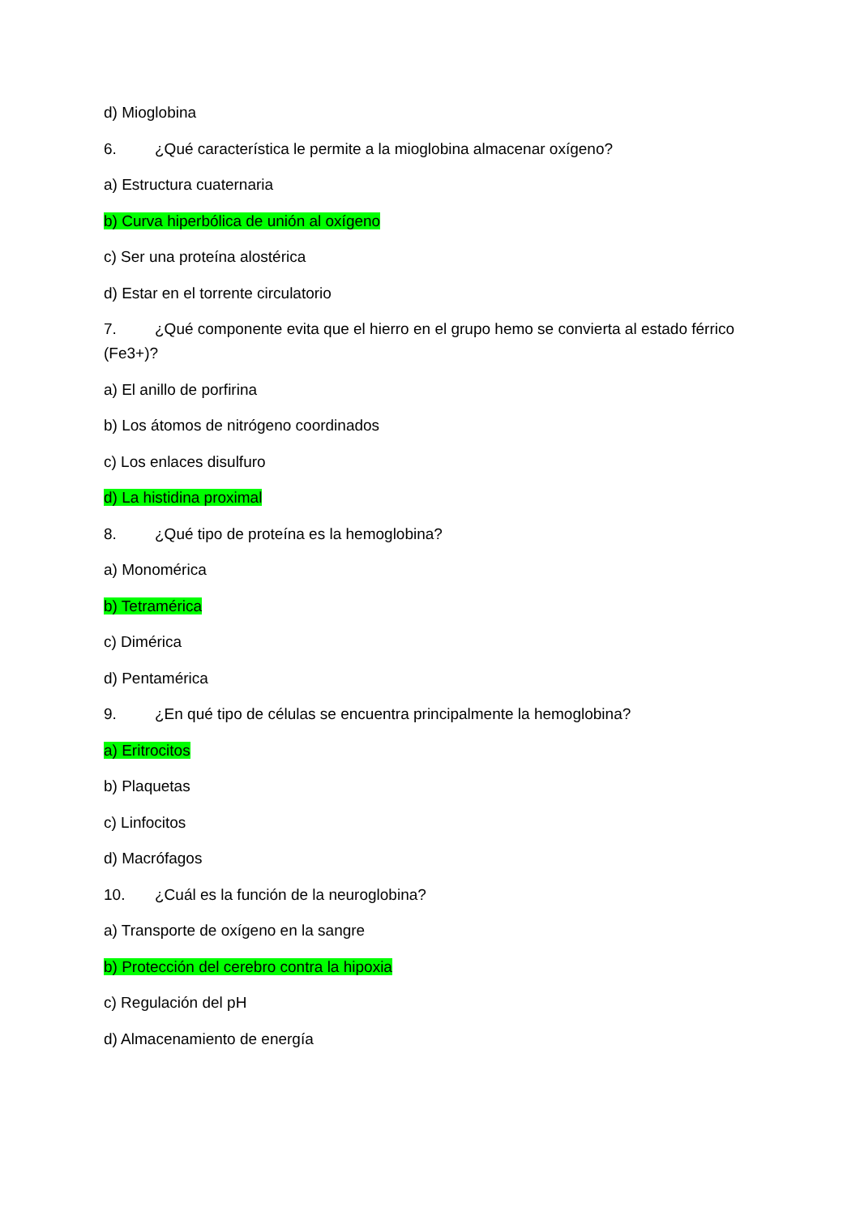d) Mioglobina
6. ¿Qué característica le permite a la mioglobina almacenar oxígeno?
a) Estructura cuaternaria
b) Curva hiperbólica de unión al oxígeno
c) Ser una proteína alostérica
d) Estar en el torrente circulatorio
7. ¿Qué componente evita que el hierro en el grupo hemo se convierta al estado férrico (Fe3+)?
a) El anillo de porfirina
b) Los átomos de nitrógeno coordinados
c) Los enlaces disulfuro
d) La histidina proximal
8. ¿Qué tipo de proteína es la hemoglobina?
a) Monomérica
b) Tetramérica
c) Dimérica
d) Pentamérica
9. ¿En qué tipo de células se encuentra principalmente la hemoglobina?
a) Eritrocitos
b) Plaquetas
c) Linfocitos
d) Macrófagos
10. ¿Cuál es la función de la neuroglobina?
a) Transporte de oxígeno en la sangre
b) Protección del cerebro contra la hipoxia
c) Regulación del pH
d) Almacenamiento de energía